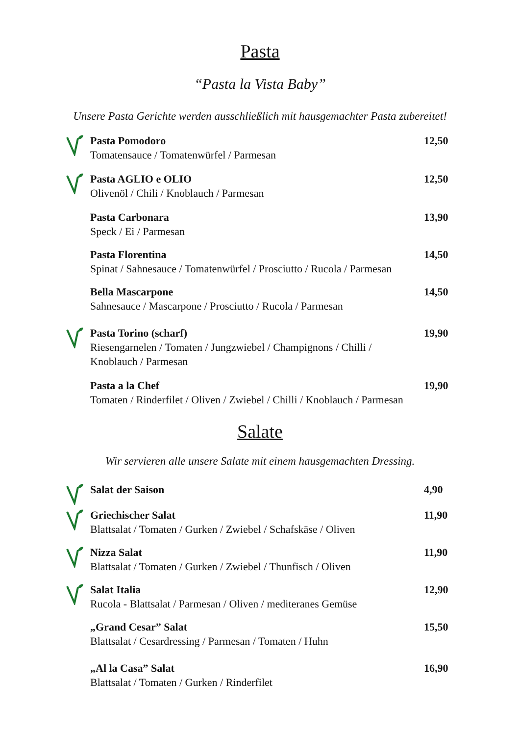Pasta
“Pasta la Vista Baby”
Unsere Pasta Gerichte werden ausschließlich mit hausgemachter Pasta zubereitet!
Pasta Pomodoro
Tomatensauce / Tomatenwürfel / Parmesan
12,50
Pasta AGLIO e OLIO
Olivenöl / Chili / Knoblauch / Parmesan
12,50
Pasta Carbonara
Speck / Ei / Parmesan
13,90
Pasta Florentina
Spinat / Sahnesauce / Tomatenwürfel / Prosciutto / Rucola / Parmesan
14,50
Bella Mascarpone
Sahnesauce / Mascarpone / Prosciutto / Rucola / Parmesan
14,50
Pasta Torino (scharf)
Riesengarnelen / Tomaten / Jungzwiebel / Champignons / Chilli /
Knoblauch / Parmesan
19,90
Pasta a la Chef
Tomaten / Rinderfilet / Oliven / Zwiebel / Chilli / Knoblauch / Parmesan
19,90
Salate
Wir servieren alle unsere Salate mit einem hausgemachten Dressing.
Salat der Saison 4,90
Griechischer Salat
Blattsalat / Tomaten / Gurken / Zwiebel / Schafskäse / Oliven
11,90
Nizza Salat
Blattsalat / Tomaten / Gurken / Zwiebel / Thunfisch / Oliven
11,90
Salat Italia
Rucola - Blattsalat / Parmesan / Oliven / mediteranes Gemüse
12,90
„Grand Cesar” Salat
Blattsalat / Cesardressing / Parmesan / Tomaten / Huhn
15,50
„Al la Casa” Salat
Blattsalat / Tomaten / Gurken / Rinderfilet
16,90